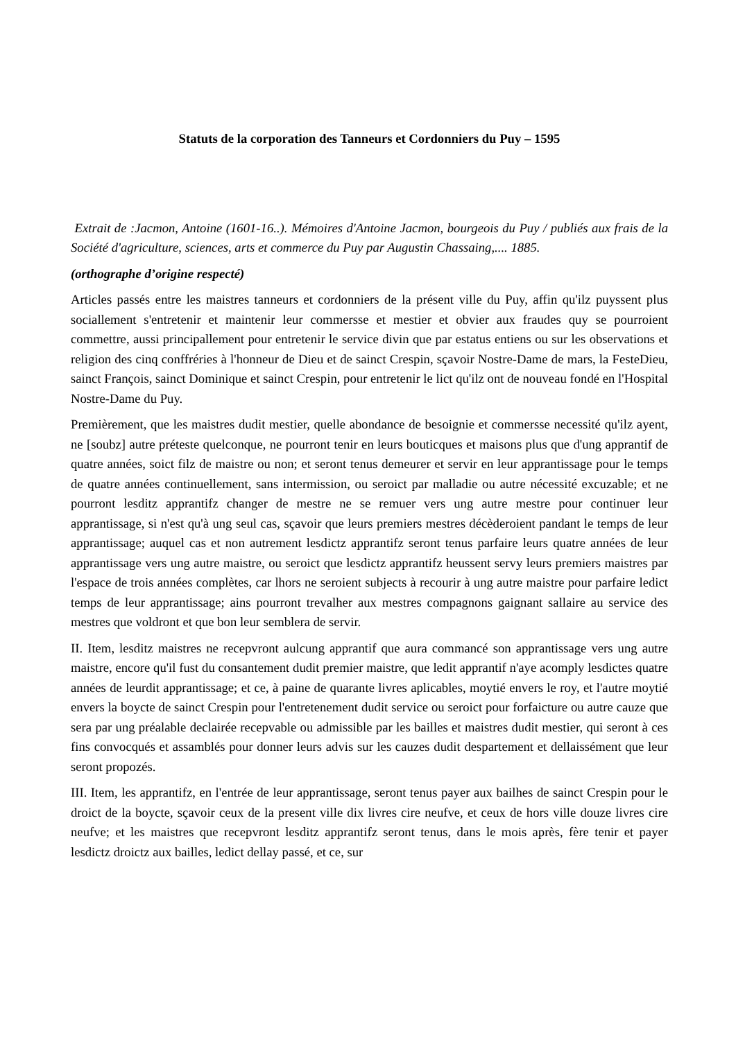Statuts de la corporation des Tanneurs et Cordonniers du Puy – 1595
Extrait de :Jacmon, Antoine (1601-16..). Mémoires d'Antoine Jacmon, bourgeois du Puy / publiés aux frais de la Société d'agriculture, sciences, arts et commerce du Puy par Augustin Chassaing,.... 1885.
(orthographe d’origine respecté)
Articles passés entre les maistres tanneurs et cordonniers de la présent ville du Puy, affin qu'ilz puyssent plus sociallement s'entretenir et maintenir leur commersse et mestier et obvier aux fraudes quy se pourroient commettre, aussi principallement pour entretenir le service divin que par estatus entiens ou sur les observations et religion des cinq conffréries à l'honneur de Dieu et de sainct Crespin, sçavoir Nostre-Dame de mars, la FesteDieu, sainct François, sainct Dominique et sainct Crespin, pour entretenir le lict qu'ilz ont de nouveau fondé en l'Hospital Nostre-Dame du Puy.
Premièrement, que les maistres dudit mestier, quelle abondance de besoignie et commersse necessité qu'ilz ayent, ne [soubz] autre préteste quelconque, ne pourront tenir en leurs bouticques et maisons plus que d'ung apprantif de quatre années, soict filz de maistre ou non; et seront tenus demeurer et servir en leur apprantissage pour le temps de quatre années continuellement, sans intermission, ou seroict par malladie ou autre nécessité excuzable; et ne pourront lesditz apprantifz changer de mestre ne se remuer vers ung autre mestre pour continuer leur apprantissage, si n'est qu'à ung seul cas, sçavoir que leurs premiers mestres décèderoient pandant le temps de leur apprantissage; auquel cas et non autrement lesdictz apprantifz seront tenus parfaire leurs quatre années de leur apprantissage vers ung autre maistre, ou seroict que lesdictz apprantifz heussent servy leurs premiers maistres par l'espace de trois années complètes, car lhors ne seroient subjects à recourir à ung autre maistre pour parfaire ledict temps de leur apprantissage; ains pourront trevalher aux mestres compagnons gaignant sallaire au service des mestres que voldront et que bon leur semblera de servir.
II. Item, lesditz maistres ne recepvront aulcung apprantif que aura commancé son apprantissage vers ung autre maistre, encore qu'il fust du consantement dudit premier maistre, que ledit apprantif n'aye acomply lesdictes quatre années de leurdit apprantissage; et ce, à paine de quarante livres aplicables, moytié envers le roy, et l'autre moytié envers la boycte de sainct Crespin pour l'entretenement dudit service ou seroict pour forfaicture ou autre cauze que sera par ung préalable declairée recepvable ou admissible par les bailles et maistres dudit mestier, qui seront à ces fins convocqués et assamblés pour donner leurs advis sur les cauzes dudit despartement et dellaissément que leur seront propozés.
III. Item, les apprantifz, en l'entrée de leur apprantissage, seront tenus payer aux bailhes de sainct Crespin pour le droict de la boycte, sçavoir ceux de la present ville dix livres cire neufve, et ceux de hors ville douze livres cire neufve; et les maistres que recepvront lesditz apprantifz seront tenus, dans le mois après, fère tenir et payer lesdictz droictz aux bailles, ledict dellay passé, et ce, sur